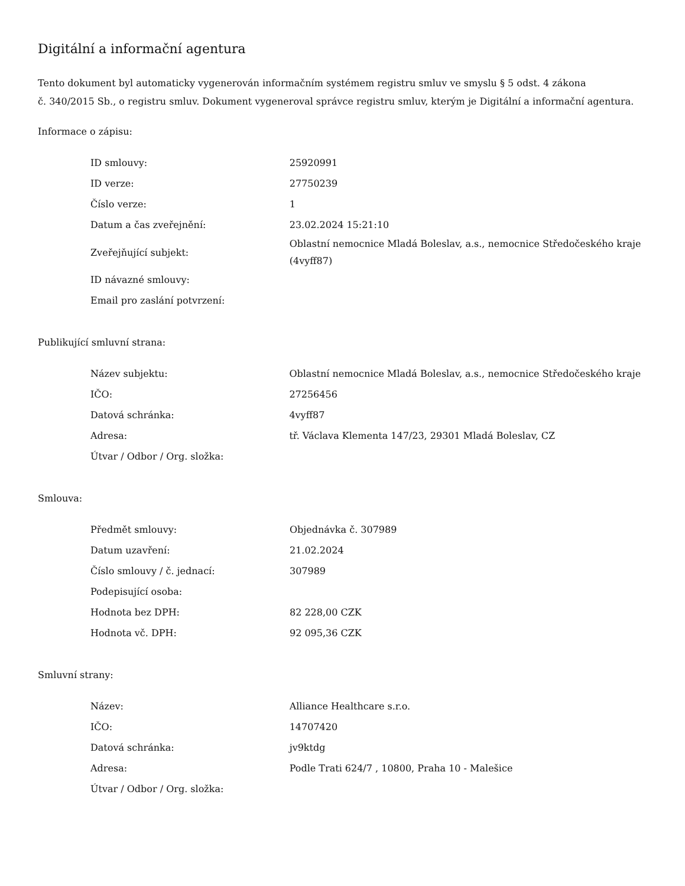Digitální a informační agentura
Tento dokument byl automaticky vygenerován informačním systémem registru smluv ve smyslu § 5 odst. 4 zákona
č. 340/2015 Sb., o registru smluv. Dokument vygeneroval správce registru smluv, kterým je Digitální a informační agentura.
Informace o zápisu:
| ID smlouvy: | 25920991 |
| ID verze: | 27750239 |
| Číslo verze: | 1 |
| Datum a čas zveřejnění: | 23.02.2024 15:21:10 |
| Zveřejňující subjekt: | Oblastní nemocnice Mladá Boleslav, a.s., nemocnice Středočeského kraje (4vyff87) |
| ID návazné smlouvy: | |
| Email pro zaslání potvrzení: | |
Publikující smluvní strana:
| Název subjektu: | Oblastní nemocnice Mladá Boleslav, a.s., nemocnice Středočeského kraje |
| IČO: | 27256456 |
| Datová schránka: | 4vyff87 |
| Adresa: | tř. Václava Klementa 147/23, 29301 Mladá Boleslav, CZ |
| Útvar / Odbor / Org. složka: | |
Smlouva:
| Předmět smlouvy: | Objednávka č. 307989 |
| Datum uzavření: | 21.02.2024 |
| Číslo smlouvy / č. jednací: | 307989 |
| Podepisující osoba: | |
| Hodnota bez DPH: | 82 228,00 CZK |
| Hodnota vč. DPH: | 92 095,36 CZK |
Smluvní strany:
| Název: | Alliance Healthcare s.r.o. |
| IČO: | 14707420 |
| Datová schránka: | jv9ktdg |
| Adresa: | Podle Trati 624/7 , 10800, Praha 10 - Malešice |
| Útvar / Odbor / Org. složka: | |